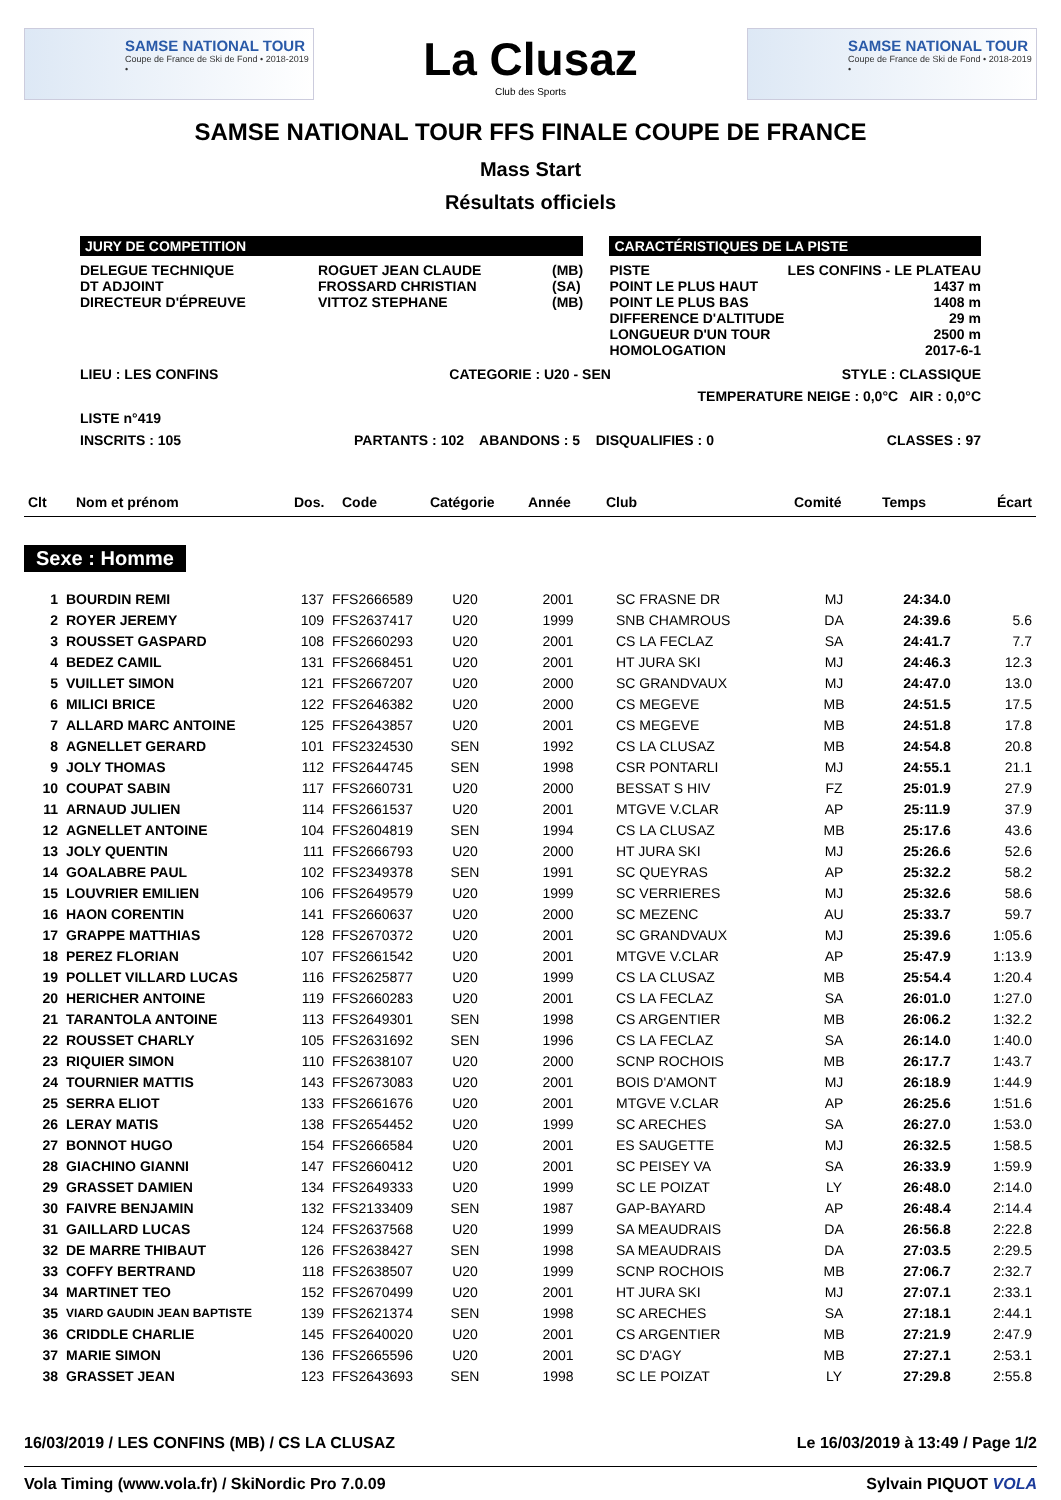SAMSE NATIONAL TOUR
Coupe de France de Ski de Fond • 2018-2019 •
La Clusaz
Club des Sports
SAMSE NATIONAL TOUR
Coupe de France de Ski de Fond • 2018-2019 •
SAMSE NATIONAL TOUR FFS FINALE COUPE DE FRANCE
Mass Start
Résultats officiels
JURY DE COMPETITION
DELEGUE TECHNIQUE
DT ADJOINT
DIRECTEUR D'ÉPREUVE
ROGUET JEAN CLAUDE
FROSSARD CHRISTIAN
VITTOZ STEPHANE
(MB)
(SA)
(MB)
CARACTÉRISTIQUES DE LA PISTE
PISTE
POINT LE PLUS HAUT
POINT LE PLUS BAS
DIFFERENCE D'ALTITUDE
LONGUEUR D'UN TOUR
HOMOLOGATION
LES CONFINS - LE PLATEAU
1437 m
1408 m
29 m
2500 m
2017-6-1
LIEU : LES CONFINS CATEGORIE : U20 - SEN STYLE : CLASSIQUE
TEMPERATURE NEIGE : 0,0°C AIR : 0,0°C
LISTE n°419
INSCRITS : 105 PARTANTS : 102 ABANDONS : 5 DISQUALIFIES : 0 CLASSES : 97
| Clt | Nom et prénom | Dos. | Code | Catégorie | Année | Club | Comité | Temps | Écart |
| --- | --- | --- | --- | --- | --- | --- | --- | --- | --- |
Sexe : Homme
| 1 | BOURDIN REMI | 137 | FFS2666589 | U20 | 2001 | SC FRASNE DR | MJ | 24:34.0 | |
| 2 | ROYER JEREMY | 109 | FFS2637417 | U20 | 1999 | SNB CHAMROUS | DA | 24:39.6 | 5.6 |
| 3 | ROUSSET GASPARD | 108 | FFS2660293 | U20 | 2001 | CS LA FECLAZ | SA | 24:41.7 | 7.7 |
| 4 | BEDEZ CAMIL | 131 | FFS2668451 | U20 | 2001 | HT JURA SKI | MJ | 24:46.3 | 12.3 |
| 5 | VUILLET SIMON | 121 | FFS2667207 | U20 | 2000 | SC GRANDVAUX | MJ | 24:47.0 | 13.0 |
| 6 | MILICI BRICE | 122 | FFS2646382 | U20 | 2000 | CS MEGEVE | MB | 24:51.5 | 17.5 |
| 7 | ALLARD MARC ANTOINE | 125 | FFS2643857 | U20 | 2001 | CS MEGEVE | MB | 24:51.8 | 17.8 |
| 8 | AGNELLET GERARD | 101 | FFS2324530 | SEN | 1992 | CS LA CLUSAZ | MB | 24:54.8 | 20.8 |
| 9 | JOLY THOMAS | 112 | FFS2644745 | SEN | 1998 | CSR PONTARLI | MJ | 24:55.1 | 21.1 |
| 10 | COUPAT SABIN | 117 | FFS2660731 | U20 | 2000 | BESSAT S HIV | FZ | 25:01.9 | 27.9 |
| 11 | ARNAUD JULIEN | 114 | FFS2661537 | U20 | 2001 | MTGVE V.CLAR | AP | 25:11.9 | 37.9 |
| 12 | AGNELLET ANTOINE | 104 | FFS2604819 | SEN | 1994 | CS LA CLUSAZ | MB | 25:17.6 | 43.6 |
| 13 | JOLY QUENTIN | 111 | FFS2666793 | U20 | 2000 | HT JURA SKI | MJ | 25:26.6 | 52.6 |
| 14 | GOALABRE PAUL | 102 | FFS2349378 | SEN | 1991 | SC QUEYRAS | AP | 25:32.2 | 58.2 |
| 15 | LOUVRIER EMILIEN | 106 | FFS2649579 | U20 | 1999 | SC VERRIERES | MJ | 25:32.6 | 58.6 |
| 16 | HAON CORENTIN | 141 | FFS2660637 | U20 | 2000 | SC MEZENC | AU | 25:33.7 | 59.7 |
| 17 | GRAPPE MATTHIAS | 128 | FFS2670372 | U20 | 2001 | SC GRANDVAUX | MJ | 25:39.6 | 1:05.6 |
| 18 | PEREZ FLORIAN | 107 | FFS2661542 | U20 | 2001 | MTGVE V.CLAR | AP | 25:47.9 | 1:13.9 |
| 19 | POLLET VILLARD LUCAS | 116 | FFS2625877 | U20 | 1999 | CS LA CLUSAZ | MB | 25:54.4 | 1:20.4 |
| 20 | HERICHER ANTOINE | 119 | FFS2660283 | U20 | 2001 | CS LA FECLAZ | SA | 26:01.0 | 1:27.0 |
| 21 | TARANTOLA ANTOINE | 113 | FFS2649301 | SEN | 1998 | CS ARGENTIER | MB | 26:06.2 | 1:32.2 |
| 22 | ROUSSET CHARLY | 105 | FFS2631692 | SEN | 1996 | CS LA FECLAZ | SA | 26:14.0 | 1:40.0 |
| 23 | RIQUIER SIMON | 110 | FFS2638107 | U20 | 2000 | SCNP ROCHOIS | MB | 26:17.7 | 1:43.7 |
| 24 | TOURNIER MATTIS | 143 | FFS2673083 | U20 | 2001 | BOIS D'AMONT | MJ | 26:18.9 | 1:44.9 |
| 25 | SERRA ELIOT | 133 | FFS2661676 | U20 | 2001 | MTGVE V.CLAR | AP | 26:25.6 | 1:51.6 |
| 26 | LERAY MATIS | 138 | FFS2654452 | U20 | 1999 | SC ARECHES | SA | 26:27.0 | 1:53.0 |
| 27 | BONNOT HUGO | 154 | FFS2666584 | U20 | 2001 | ES SAUGETTE | MJ | 26:32.5 | 1:58.5 |
| 28 | GIACHINO GIANNI | 147 | FFS2660412 | U20 | 2001 | SC PEISEY VA | SA | 26:33.9 | 1:59.9 |
| 29 | GRASSET DAMIEN | 134 | FFS2649333 | U20 | 1999 | SC LE POIZAT | LY | 26:48.0 | 2:14.0 |
| 30 | FAIVRE BENJAMIN | 132 | FFS2133409 | SEN | 1987 | GAP-BAYARD | AP | 26:48.4 | 2:14.4 |
| 31 | GAILLARD LUCAS | 124 | FFS2637568 | U20 | 1999 | SA MEAUDRAIS | DA | 26:56.8 | 2:22.8 |
| 32 | DE MARRE THIBAUT | 126 | FFS2638427 | SEN | 1998 | SA MEAUDRAIS | DA | 27:03.5 | 2:29.5 |
| 33 | COFFY BERTRAND | 118 | FFS2638507 | U20 | 1999 | SCNP ROCHOIS | MB | 27:06.7 | 2:32.7 |
| 34 | MARTINET TEO | 152 | FFS2670499 | U20 | 2001 | HT JURA SKI | MJ | 27:07.1 | 2:33.1 |
| 35 | VIARD GAUDIN JEAN BAPTISTE | 139 | FFS2621374 | SEN | 1998 | SC ARECHES | SA | 27:18.1 | 2:44.1 |
| 36 | CRIDDLE CHARLIE | 145 | FFS2640020 | U20 | 2001 | CS ARGENTIER | MB | 27:21.9 | 2:47.9 |
| 37 | MARIE SIMON | 136 | FFS2665596 | U20 | 2001 | SC D'AGY | MB | 27:27.1 | 2:53.1 |
| 38 | GRASSET JEAN | 123 | FFS2643693 | SEN | 1998 | SC LE POIZAT | LY | 27:29.8 | 2:55.8 |
16/03/2019 / LES CONFINS (MB) / CS LA CLUSAZ Le 16/03/2019 à 13:49 / Page 1/2
Vola Timing (www.vola.fr) / SkiNordic Pro 7.0.09 Sylvain PIQUOT VOLA